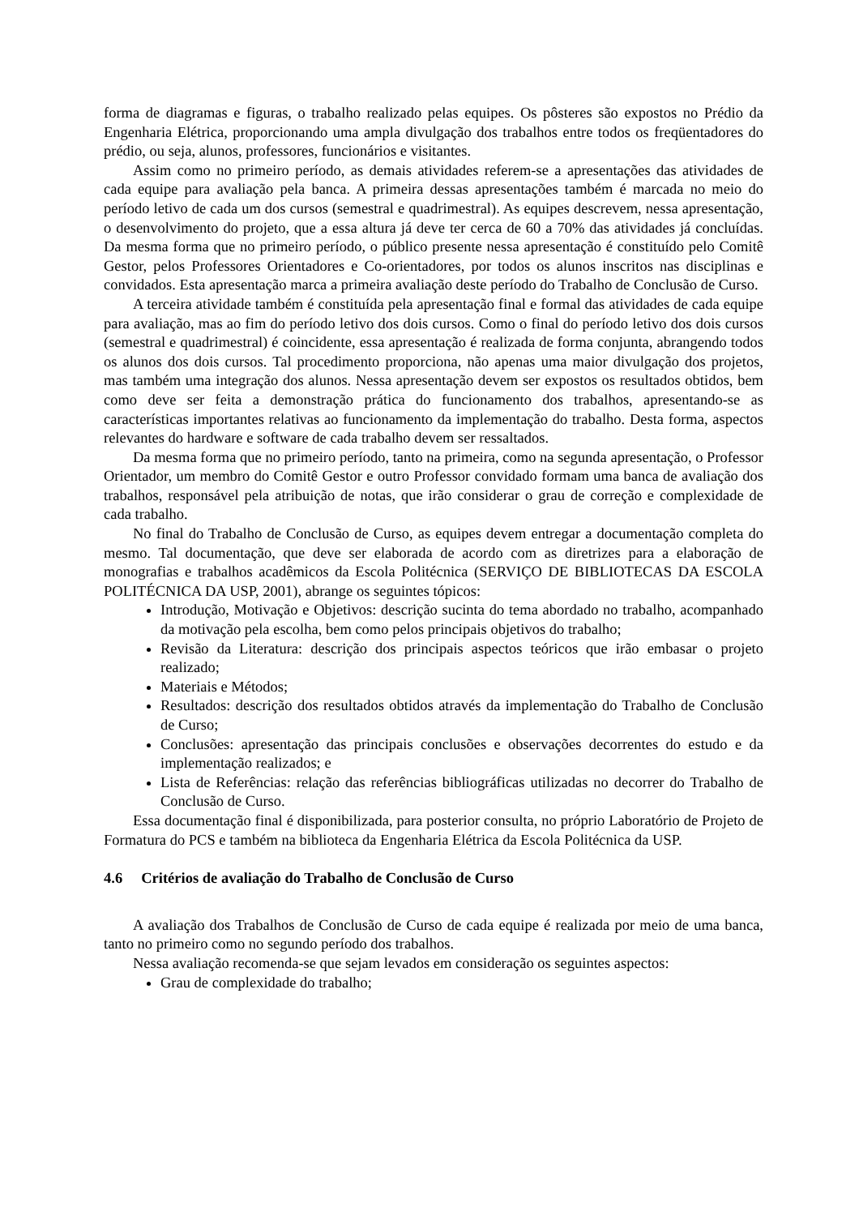forma de diagramas e figuras, o trabalho realizado pelas equipes. Os pôsteres são expostos no Prédio da Engenharia Elétrica, proporcionando uma ampla divulgação dos trabalhos entre todos os freqüentadores do prédio, ou seja, alunos, professores, funcionários e visitantes.
Assim como no primeiro período, as demais atividades referem-se a apresentações das atividades de cada equipe para avaliação pela banca. A primeira dessas apresentações também é marcada no meio do período letivo de cada um dos cursos (semestral e quadrimestral). As equipes descrevem, nessa apresentação, o desenvolvimento do projeto, que a essa altura já deve ter cerca de 60 a 70% das atividades já concluídas. Da mesma forma que no primeiro período, o público presente nessa apresentação é constituído pelo Comitê Gestor, pelos Professores Orientadores e Co-orientadores, por todos os alunos inscritos nas disciplinas e convidados. Esta apresentação marca a primeira avaliação deste período do Trabalho de Conclusão de Curso.
A terceira atividade também é constituída pela apresentação final e formal das atividades de cada equipe para avaliação, mas ao fim do período letivo dos dois cursos. Como o final do período letivo dos dois cursos (semestral e quadrimestral) é coincidente, essa apresentação é realizada de forma conjunta, abrangendo todos os alunos dos dois cursos. Tal procedimento proporciona, não apenas uma maior divulgação dos projetos, mas também uma integração dos alunos. Nessa apresentação devem ser expostos os resultados obtidos, bem como deve ser feita a demonstração prática do funcionamento dos trabalhos, apresentando-se as características importantes relativas ao funcionamento da implementação do trabalho. Desta forma, aspectos relevantes do hardware e software de cada trabalho devem ser ressaltados.
Da mesma forma que no primeiro período, tanto na primeira, como na segunda apresentação, o Professor Orientador, um membro do Comitê Gestor e outro Professor convidado formam uma banca de avaliação dos trabalhos, responsável pela atribuição de notas, que irão considerar o grau de correção e complexidade de cada trabalho.
No final do Trabalho de Conclusão de Curso, as equipes devem entregar a documentação completa do mesmo. Tal documentação, que deve ser elaborada de acordo com as diretrizes para a elaboração de monografias e trabalhos acadêmicos da Escola Politécnica (SERVIÇO DE BIBLIOTECAS DA ESCOLA POLITÉCNICA DA USP, 2001), abrange os seguintes tópicos:
Introdução, Motivação e Objetivos: descrição sucinta do tema abordado no trabalho, acompanhado da motivação pela escolha, bem como pelos principais objetivos do trabalho;
Revisão da Literatura: descrição dos principais aspectos teóricos que irão embasar o projeto realizado;
Materiais e Métodos;
Resultados: descrição dos resultados obtidos através da implementação do Trabalho de Conclusão de Curso;
Conclusões: apresentação das principais conclusões e observações decorrentes do estudo e da implementação realizados; e
Lista de Referências: relação das referências bibliográficas utilizadas no decorrer do Trabalho de Conclusão de Curso.
Essa documentação final é disponibilizada, para posterior consulta, no próprio Laboratório de Projeto de Formatura do PCS e também na biblioteca da Engenharia Elétrica da Escola Politécnica da USP.
4.6 Critérios de avaliação do Trabalho de Conclusão de Curso
A avaliação dos Trabalhos de Conclusão de Curso de cada equipe é realizada por meio de uma banca, tanto no primeiro como no segundo período dos trabalhos.
Nessa avaliação recomenda-se que sejam levados em consideração os seguintes aspectos:
Grau de complexidade do trabalho;